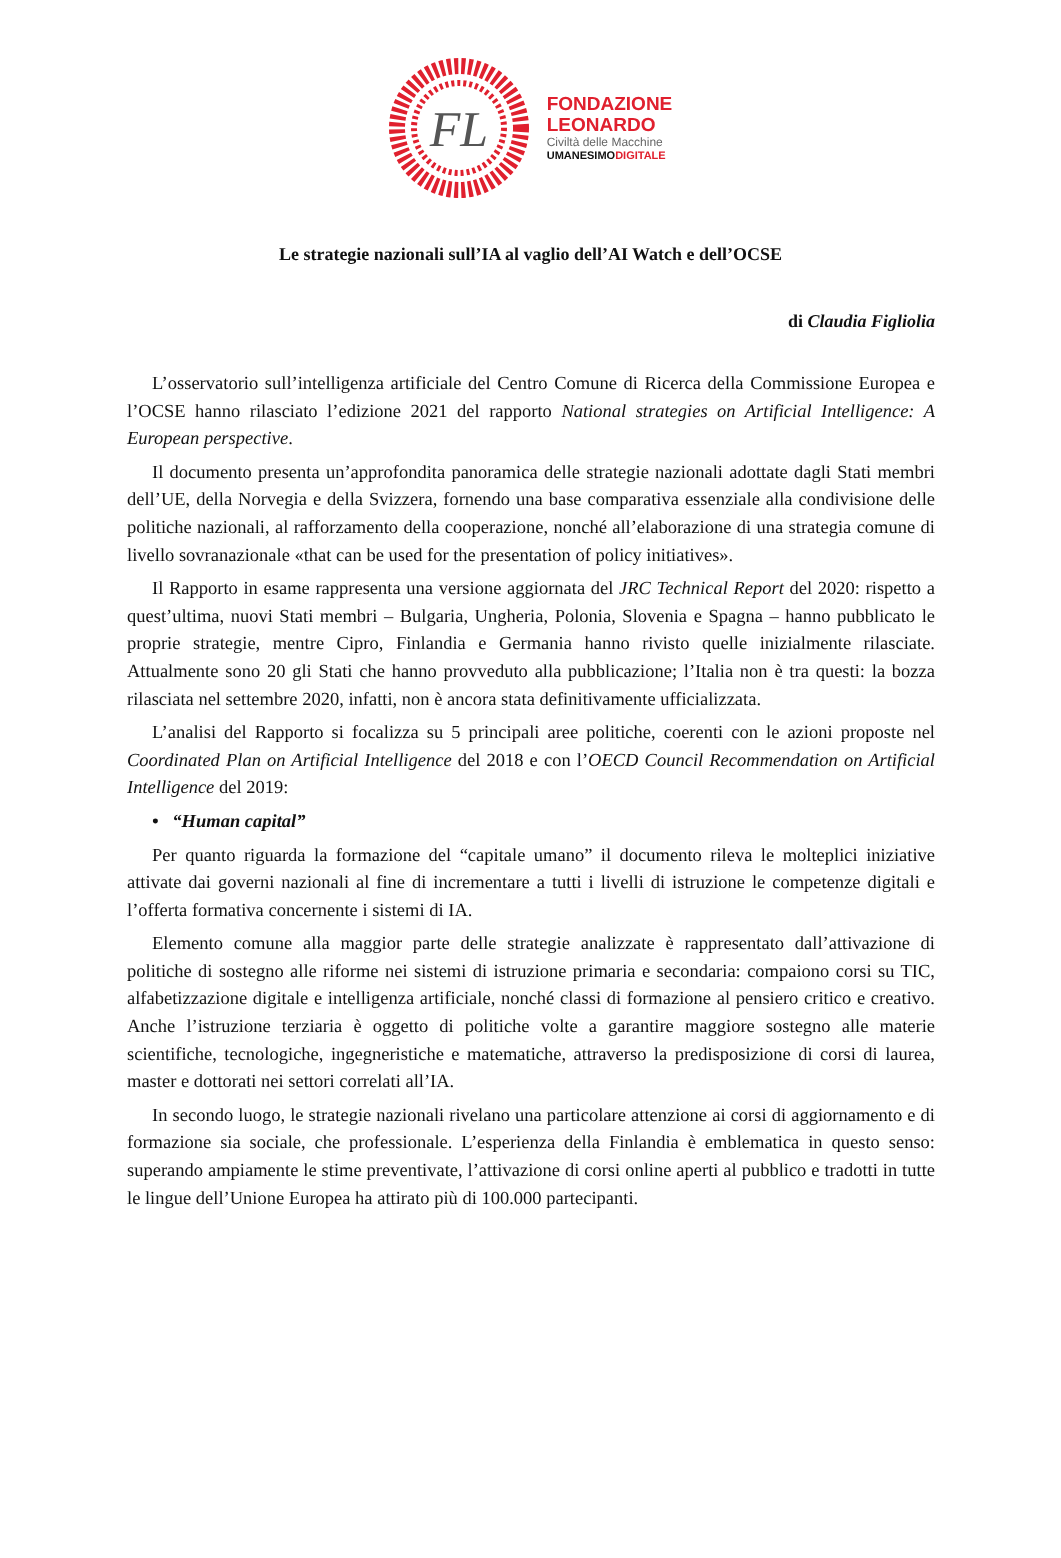FL
FONDAZIONE
LEONARDO
Civiltà delle Macchine
UMANESIMODIGITALE
Le strategie nazionali sull’IA al vaglio dell’AI Watch e dell’OCSE
di Claudia Figliolia
L’osservatorio sull’intelligenza artificiale del Centro Comune di Ricerca della Commissione Europea e l’OCSE hanno rilasciato l’edizione 2021 del rapporto National strategies on Artificial Intelligence: A European perspective.
Il documento presenta un’approfondita panoramica delle strategie nazionali adottate dagli Stati membri dell’UE, della Norvegia e della Svizzera, fornendo una base comparativa essenziale alla condivisione delle politiche nazionali, al rafforzamento della cooperazione, nonché all’elaborazione di una strategia comune di livello sovranazionale «that can be used for the presentation of policy initiatives».
Il Rapporto in esame rappresenta una versione aggiornata del JRC Technical Report del 2020: rispetto a quest’ultima, nuovi Stati membri – Bulgaria, Ungheria, Polonia, Slovenia e Spagna – hanno pubblicato le proprie strategie, mentre Cipro, Finlandia e Germania hanno rivisto quelle inizialmente rilasciate. Attualmente sono 20 gli Stati che hanno provveduto alla pubblicazione; l’Italia non è tra questi: la bozza rilasciata nel settembre 2020, infatti, non è ancora stata definitivamente ufficializzata.
L’analisi del Rapporto si focalizza su 5 principali aree politiche, coerenti con le azioni proposte nel Coordinated Plan on Artificial Intelligence del 2018 e con l’OECD Council Recommendation on Artificial Intelligence del 2019:
• “Human capital”
Per quanto riguarda la formazione del “capitale umano” il documento rileva le molteplici iniziative attivate dai governi nazionali al fine di incrementare a tutti i livelli di istruzione le competenze digitali e l’offerta formativa concernente i sistemi di IA.
Elemento comune alla maggior parte delle strategie analizzate è rappresentato dall’attivazione di politiche di sostegno alle riforme nei sistemi di istruzione primaria e secondaria: compaiono corsi su TIC, alfabetizzazione digitale e intelligenza artificiale, nonché classi di formazione al pensiero critico e creativo. Anche l’istruzione terziaria è oggetto di politiche volte a garantire maggiore sostegno alle materie scientifiche, tecnologiche, ingegneristiche e matematiche, attraverso la predisposizione di corsi di laurea, master e dottorati nei settori correlati all’IA.
In secondo luogo, le strategie nazionali rivelano una particolare attenzione ai corsi di aggiornamento e di formazione sia sociale, che professionale. L’esperienza della Finlandia è emblematica in questo senso: superando ampiamente le stime preventivate, l’attivazione di corsi online aperti al pubblico e tradotti in tutte le lingue dell’Unione Europea ha attirato più di 100.000 partecipanti.